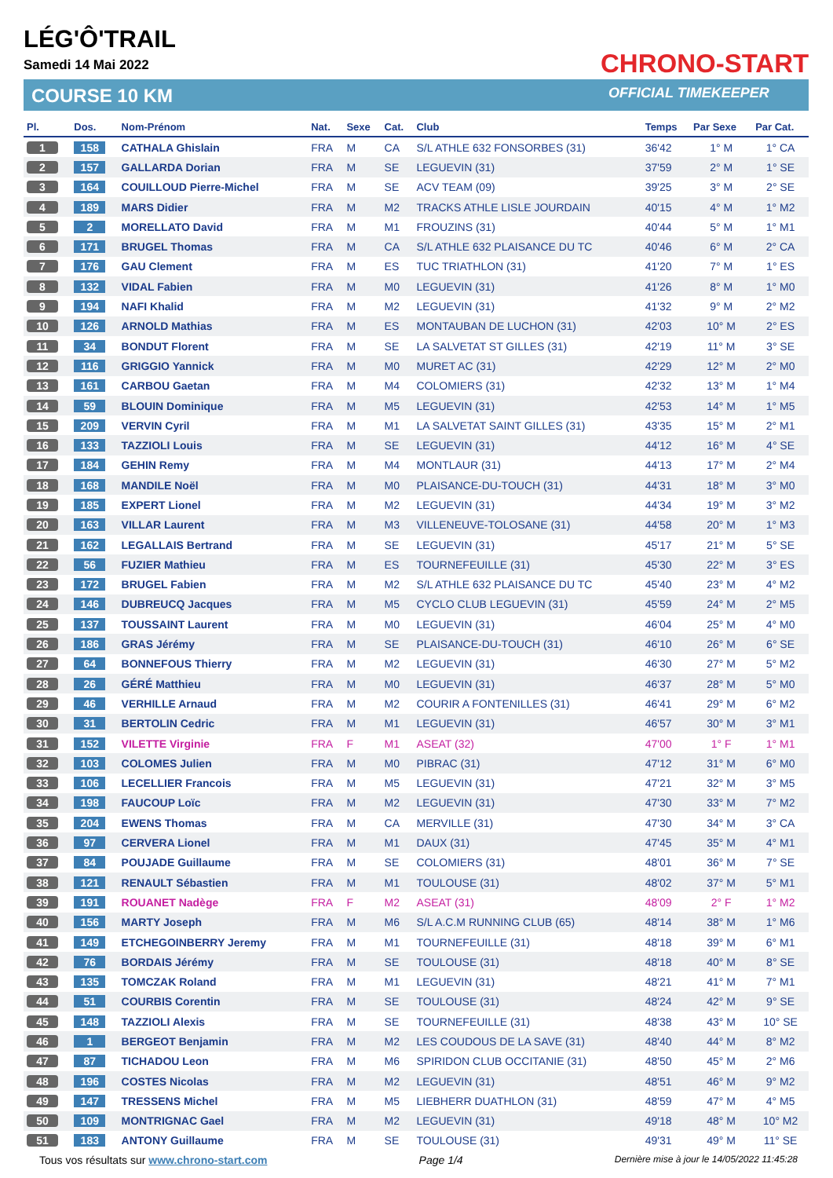LÉG'Ô'TRAIL
Samedi 14 Mai 2022
COURSE 10 KM
CHRONO-START
OFFICIAL TIMEKEEPER
| Pl. | Dos. | Nom-Prénom | Nat. | Sexe | Cat. | Club | Temps | Par Sexe | Par Cat. |
| --- | --- | --- | --- | --- | --- | --- | --- | --- | --- |
| 1 | 158 | CATHALA Ghislain | FRA | M | CA | S/L ATHLE 632 FONSORBES (31) | 36'42 | 1° M | 1° CA |
| 2 | 157 | GALLARDA Dorian | FRA | M | SE | LEGUEVIN (31) | 37'59 | 2° M | 1° SE |
| 3 | 164 | COUILLOUD Pierre-Michel | FRA | M | SE | ACV TEAM (09) | 39'25 | 3° M | 2° SE |
| 4 | 189 | MARS Didier | FRA | M | M2 | TRACKS ATHLE LISLE JOURDAIN | 40'15 | 4° M | 1° M2 |
| 5 | 2 | MORELLATO David | FRA | M | M1 | FROUZINS (31) | 40'44 | 5° M | 1° M1 |
| 6 | 171 | BRUGEL Thomas | FRA | M | CA | S/L ATHLE 632 PLAISANCE DU TC | 40'46 | 6° M | 2° CA |
| 7 | 176 | GAU Clement | FRA | M | ES | TUC TRIATHLON (31) | 41'20 | 7° M | 1° ES |
| 8 | 132 | VIDAL Fabien | FRA | M | M0 | LEGUEVIN (31) | 41'26 | 8° M | 1° M0 |
| 9 | 194 | NAFI Khalid | FRA | M | M2 | LEGUEVIN (31) | 41'32 | 9° M | 2° M2 |
| 10 | 126 | ARNOLD Mathias | FRA | M | ES | MONTAUBAN DE LUCHON (31) | 42'03 | 10° M | 2° ES |
| 11 | 34 | BONDUT Florent | FRA | M | SE | LA SALVETAT ST GILLES (31) | 42'19 | 11° M | 3° SE |
| 12 | 116 | GRIGGIO Yannick | FRA | M | M0 | MURET AC (31) | 42'29 | 12° M | 2° M0 |
| 13 | 161 | CARBOU Gaetan | FRA | M | M4 | COLOMIERS (31) | 42'32 | 13° M | 1° M4 |
| 14 | 59 | BLOUIN Dominique | FRA | M | M5 | LEGUEVIN (31) | 42'53 | 14° M | 1° M5 |
| 15 | 209 | VERVIN Cyril | FRA | M | M1 | LA SALVETAT SAINT GILLES (31) | 43'35 | 15° M | 2° M1 |
| 16 | 133 | TAZZIOLI Louis | FRA | M | SE | LEGUEVIN (31) | 44'12 | 16° M | 4° SE |
| 17 | 184 | GEHIN Remy | FRA | M | M4 | MONTLAUR (31) | 44'13 | 17° M | 2° M4 |
| 18 | 168 | MANDILE Noël | FRA | M | M0 | PLAISANCE-DU-TOUCH (31) | 44'31 | 18° M | 3° M0 |
| 19 | 185 | EXPERT Lionel | FRA | M | M2 | LEGUEVIN (31) | 44'34 | 19° M | 3° M2 |
| 20 | 163 | VILLAR Laurent | FRA | M | M3 | VILLENEUVE-TOLOSANE (31) | 44'58 | 20° M | 1° M3 |
| 21 | 162 | LEGALLAIS Bertrand | FRA | M | SE | LEGUEVIN (31) | 45'17 | 21° M | 5° SE |
| 22 | 56 | FUZIER Mathieu | FRA | M | ES | TOURNEFEUILLE (31) | 45'30 | 22° M | 3° ES |
| 23 | 172 | BRUGEL Fabien | FRA | M | M2 | S/L ATHLE 632 PLAISANCE DU TC | 45'40 | 23° M | 4° M2 |
| 24 | 146 | DUBREUCQ Jacques | FRA | M | M5 | CYCLO CLUB LEGUEVIN (31) | 45'59 | 24° M | 2° M5 |
| 25 | 137 | TOUSSAINT Laurent | FRA | M | M0 | LEGUEVIN (31) | 46'04 | 25° M | 4° M0 |
| 26 | 186 | GRAS Jérémy | FRA | M | SE | PLAISANCE-DU-TOUCH (31) | 46'10 | 26° M | 6° SE |
| 27 | 64 | BONNEFOUS Thierry | FRA | M | M2 | LEGUEVIN (31) | 46'30 | 27° M | 5° M2 |
| 28 | 26 | GÉRÉ Matthieu | FRA | M | M0 | LEGUEVIN (31) | 46'37 | 28° M | 5° M0 |
| 29 | 46 | VERHILLE Arnaud | FRA | M | M2 | COURIR A FONTENILLES (31) | 46'41 | 29° M | 6° M2 |
| 30 | 31 | BERTOLIN Cedric | FRA | M | M1 | LEGUEVIN (31) | 46'57 | 30° M | 3° M1 |
| 31 | 152 | VILETTE Virginie | FRA | F | M1 | ASEAT (32) | 47'00 | 1° F | 1° M1 |
| 32 | 103 | COLOMES Julien | FRA | M | M0 | PIBRAC (31) | 47'12 | 31° M | 6° M0 |
| 33 | 106 | LECELLIER Francois | FRA | M | M5 | LEGUEVIN (31) | 47'21 | 32° M | 3° M5 |
| 34 | 198 | FAUCOUP Loïc | FRA | M | M2 | LEGUEVIN (31) | 47'30 | 33° M | 7° M2 |
| 35 | 204 | EWENS Thomas | FRA | M | CA | MERVILLE (31) | 47'30 | 34° M | 3° CA |
| 36 | 97 | CERVERA Lionel | FRA | M | M1 | DAUX (31) | 47'45 | 35° M | 4° M1 |
| 37 | 84 | POUJADE Guillaume | FRA | M | SE | COLOMIERS (31) | 48'01 | 36° M | 7° SE |
| 38 | 121 | RENAULT Sébastien | FRA | M | M1 | TOULOUSE (31) | 48'02 | 37° M | 5° M1 |
| 39 | 191 | ROUANET Nadège | FRA | F | M2 | ASEAT (31) | 48'09 | 2° F | 1° M2 |
| 40 | 156 | MARTY Joseph | FRA | M | M6 | S/L A.C.M RUNNING CLUB (65) | 48'14 | 38° M | 1° M6 |
| 41 | 149 | ETCHEGOINBERRY Jeremy | FRA | M | M1 | TOURNEFEUILLE (31) | 48'18 | 39° M | 6° M1 |
| 42 | 76 | BORDAIS Jérémy | FRA | M | SE | TOULOUSE (31) | 48'18 | 40° M | 8° SE |
| 43 | 135 | TOMCZAK Roland | FRA | M | M1 | LEGUEVIN (31) | 48'21 | 41° M | 7° M1 |
| 44 | 51 | COURBIS Corentin | FRA | M | SE | TOULOUSE (31) | 48'24 | 42° M | 9° SE |
| 45 | 148 | TAZZIOLI Alexis | FRA | M | SE | TOURNEFEUILLE (31) | 48'38 | 43° M | 10° SE |
| 46 | 1 | BERGEOT Benjamin | FRA | M | M2 | LES COUDOUS DE LA SAVE (31) | 48'40 | 44° M | 8° M2 |
| 47 | 87 | TICHADOU Leon | FRA | M | M6 | SPIRIDON CLUB OCCITANIE (31) | 48'50 | 45° M | 2° M6 |
| 48 | 196 | COSTES Nicolas | FRA | M | M2 | LEGUEVIN (31) | 48'51 | 46° M | 9° M2 |
| 49 | 147 | TRESSENS Michel | FRA | M | M5 | LIEBHERR DUATHLON (31) | 48'59 | 47° M | 4° M5 |
| 50 | 109 | MONTRIGNAC Gael | FRA | M | M2 | LEGUEVIN (31) | 49'18 | 48° M | 10° M2 |
| 51 | 183 | ANTONY Guillaume | FRA | M | SE | TOULOUSE (31) | 49'31 | 49° M | 11° SE |
Tous vos résultats sur www.chrono-start.com Page 1/4 Dernière mise à jour le 14/05/2022 11:45:28